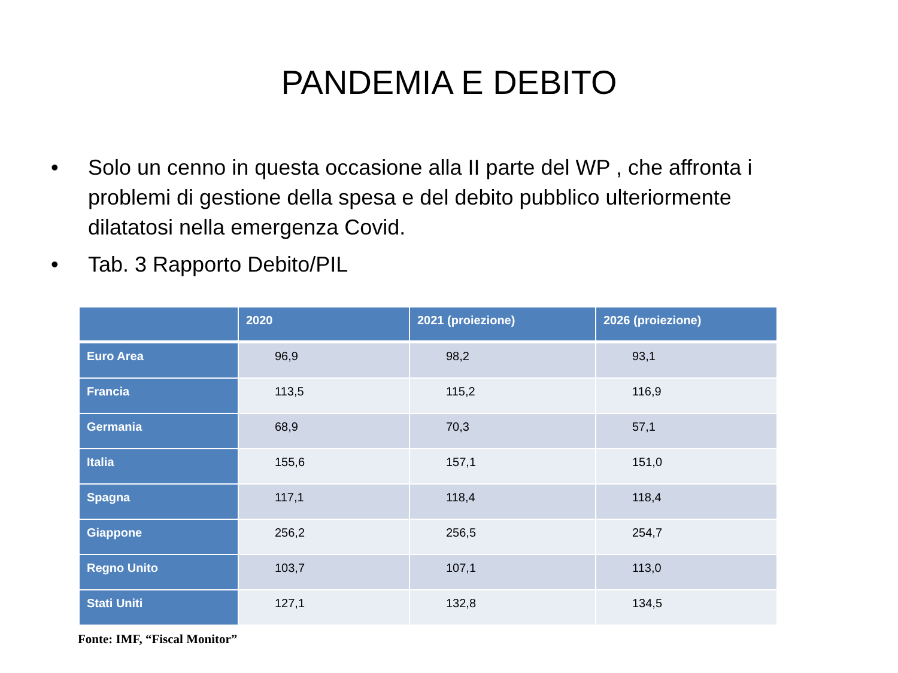PANDEMIA E DEBITO
• Solo un cenno in questa occasione alla II parte del WP , che affronta i problemi di gestione della spesa e del debito pubblico ulteriormente dilatatosi nella emergenza Covid.
• Tab. 3 Rapporto Debito/PIL
| | 2020 | 2021 (proiezione) | 2026 (proiezione) |
| --- | --- | --- | --- |
| Euro Area | 96,9 | 98,2 | 93,1 |
| Francia | 113,5 | 115,2 | 116,9 |
| Germania | 68,9 | 70,3 | 57,1 |
| Italia | 155,6 | 157,1 | 151,0 |
| Spagna | 117,1 | 118,4 | 118,4 |
| Giappone | 256,2 | 256,5 | 254,7 |
| Regno Unito | 103,7 | 107,1 | 113,0 |
| Stati Uniti | 127,1 | 132,8 | 134,5 |
Fonte: IMF, “Fiscal Monitor”